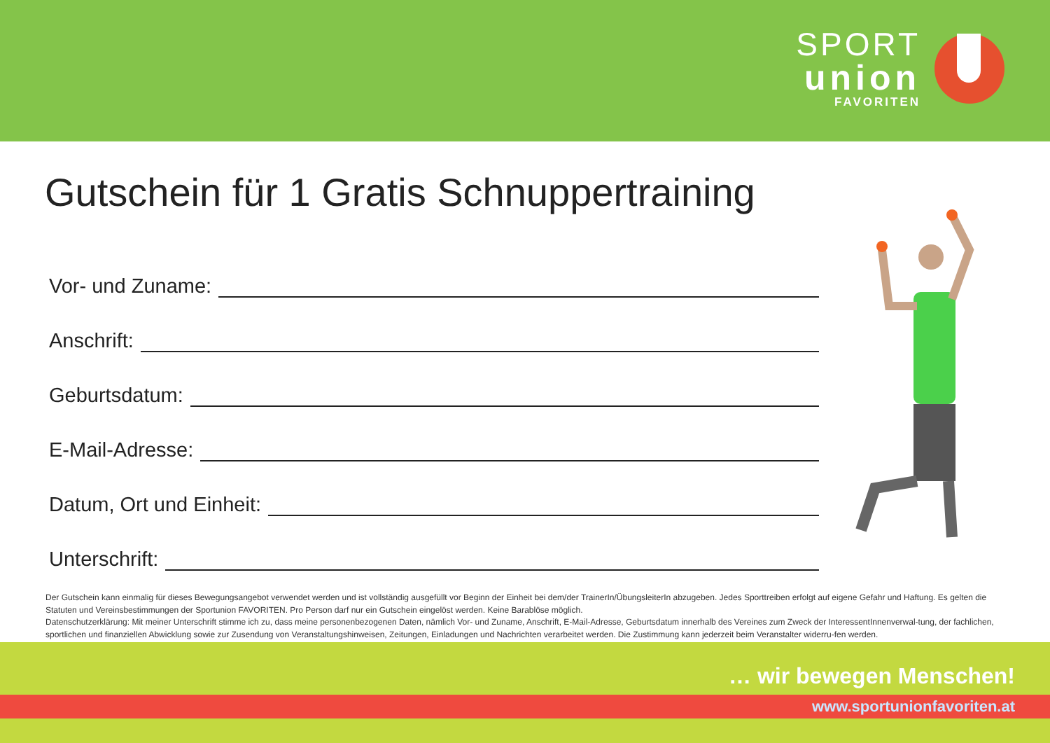SPORT
union
FAVORITEN
Gutschein für 1 Gratis Schnuppertraining
Vor- und Zuname:
Anschrift:
Geburtsdatum:
E-Mail-Adresse:
Datum, Ort und Einheit:
Unterschrift:
Der Gutschein kann einmalig für dieses Bewegungsangebot verwendet werden und ist vollständig ausgefüllt vor Beginn der Einheit bei dem/der TrainerIn/ÜbungsleiterIn abzugeben. Jedes Sporttreiben erfolgt auf eigene Gefahr und Haftung. Es gelten die Statuten und Vereinsbestimmungen der Sportunion FAVORITEN. Pro Person darf nur ein Gutschein eingelöst werden. Keine Barablöse möglich.
Datenschutzerklärung: Mit meiner Unterschrift stimme ich zu, dass meine personenbezogenen Daten, nämlich Vor- und Zuname, Anschrift, E-Mail-Adresse, Geburtsdatum innerhalb des Vereines zum Zweck der InteressentInnenverwal-tung, der fachlichen, sportlichen und finanziellen Abwicklung sowie zur Zusendung von Veranstaltungshinweisen, Zeitungen, Einladungen und Nachrichten verarbeitet werden. Die Zustimmung kann jederzeit beim Veranstalter widerru-fen werden.
… wir bewegen Menschen!
www.sportunionfavoriten.at